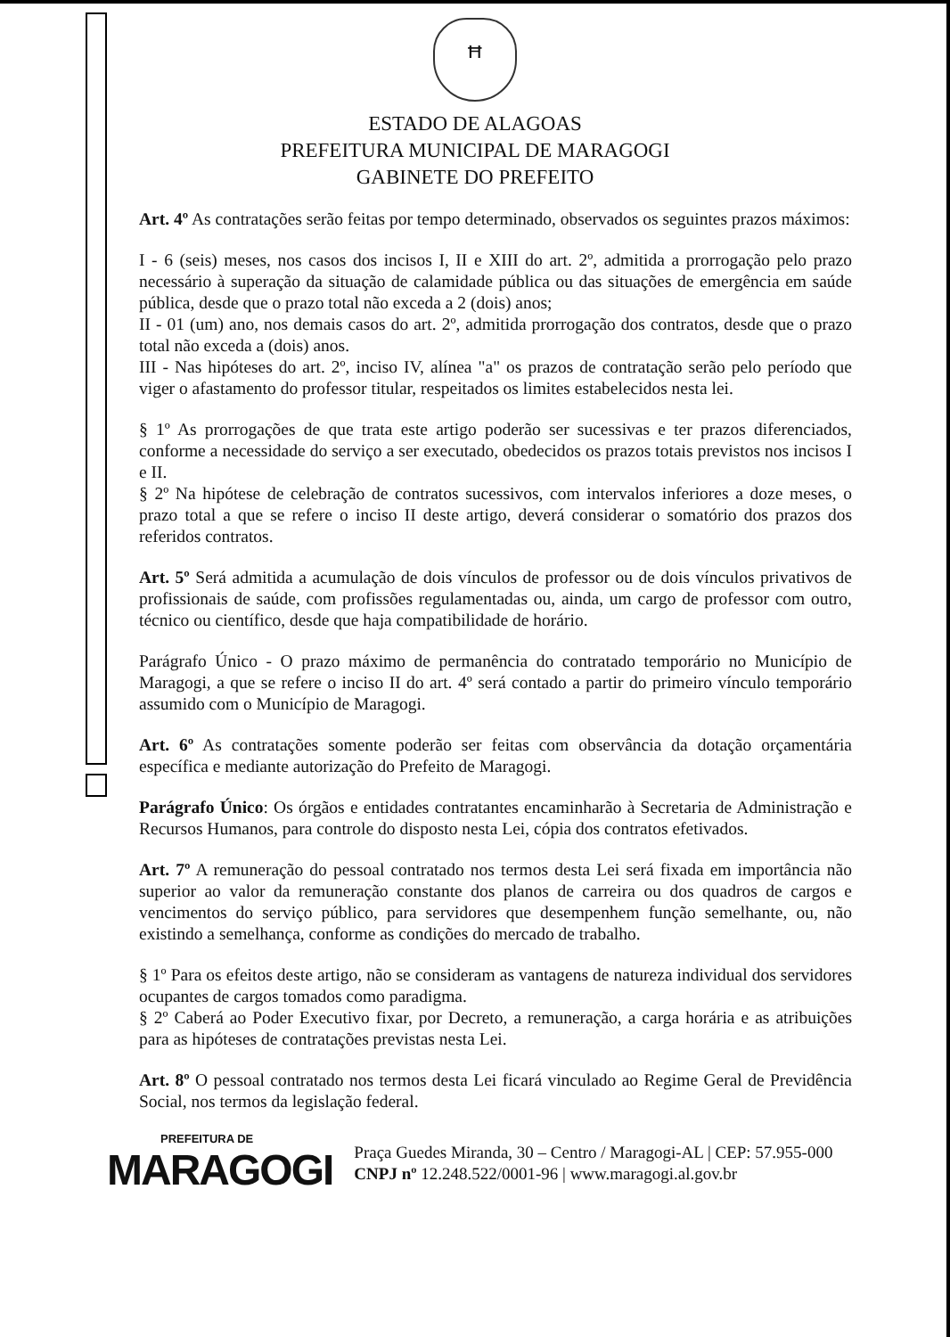ꟸ
ESTADO DE ALAGOAS
PREFEITURA MUNICIPAL DE MARAGOGI
GABINETE DO PREFEITO
Art. 4º As contratações serão feitas por tempo determinado, observados os seguintes prazos máximos:
I - 6 (seis) meses, nos casos dos incisos I, II e XIII do art. 2º, admitida a prorrogação pelo prazo necessário à superação da situação de calamidade pública ou das situações de emergência em saúde pública, desde que o prazo total não exceda a 2 (dois) anos;
II - 01 (um) ano, nos demais casos do art. 2º, admitida prorrogação dos contratos, desde que o prazo total não exceda a (dois) anos.
III - Nas hipóteses do art. 2º, inciso IV, alínea "a" os prazos de contratação serão pelo período que viger o afastamento do professor titular, respeitados os limites estabelecidos nesta lei.
§ 1º As prorrogações de que trata este artigo poderão ser sucessivas e ter prazos diferenciados, conforme a necessidade do serviço a ser executado, obedecidos os prazos totais previstos nos incisos I e II.
§ 2º Na hipótese de celebração de contratos sucessivos, com intervalos inferiores a doze meses, o prazo total a que se refere o inciso II deste artigo, deverá considerar o somatório dos prazos dos referidos contratos.
Art. 5º Será admitida a acumulação de dois vínculos de professor ou de dois vínculos privativos de profissionais de saúde, com profissões regulamentadas ou, ainda, um cargo de professor com outro, técnico ou científico, desde que haja compatibilidade de horário.
Parágrafo Único - O prazo máximo de permanência do contratado temporário no Município de Maragogi, a que se refere o inciso II do art. 4º será contado a partir do primeiro vínculo temporário assumido com o Município de Maragogi.
Art. 6º As contratações somente poderão ser feitas com observância da dotação orçamentária específica e mediante autorização do Prefeito de Maragogi.
Parágrafo Único: Os órgãos e entidades contratantes encaminharão à Secretaria de Administração e Recursos Humanos, para controle do disposto nesta Lei, cópia dos contratos efetivados.
Art. 7º A remuneração do pessoal contratado nos termos desta Lei será fixada em importância não superior ao valor da remuneração constante dos planos de carreira ou dos quadros de cargos e vencimentos do serviço público, para servidores que desempenhem função semelhante, ou, não existindo a semelhança, conforme as condições do mercado de trabalho.
§ 1º Para os efeitos deste artigo, não se consideram as vantagens de natureza individual dos servidores ocupantes de cargos tomados como paradigma.
§ 2º Caberá ao Poder Executivo fixar, por Decreto, a remuneração, a carga horária e as atribuições para as hipóteses de contratações previstas nesta Lei.
Art. 8º O pessoal contratado nos termos desta Lei ficará vinculado ao Regime Geral de Previdência Social, nos termos da legislação federal.
PREFEITURA DE
MARAGOGI
Praça Guedes Miranda, 30 – Centro / Maragogi-AL | CEP: 57.955-000
CNPJ nº 12.248.522/0001-96 | www.maragogi.al.gov.br